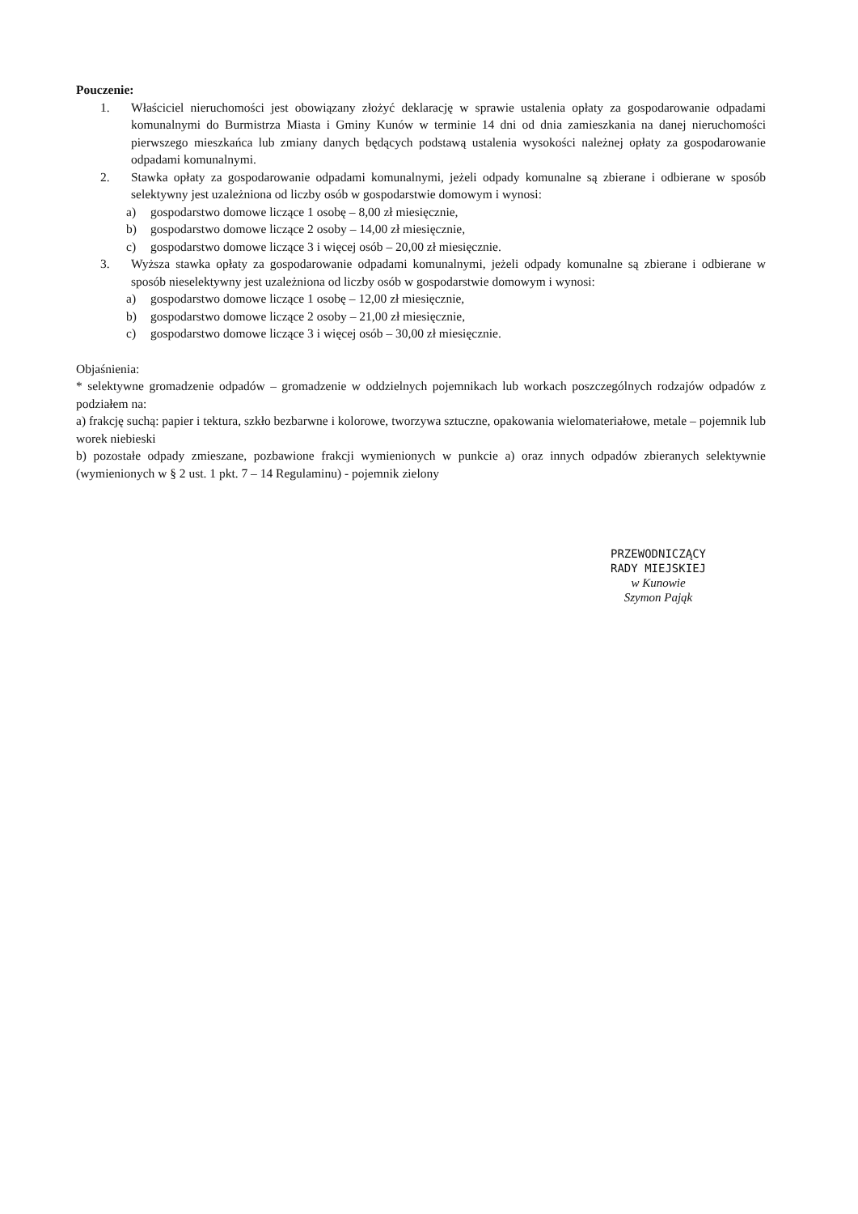Pouczenie:
1. Właściciel nieruchomości jest obowiązany złożyć deklarację w sprawie ustalenia opłaty za gospodarowanie odpadami komunalnymi do Burmistrza Miasta i Gminy Kunów w terminie 14 dni od dnia zamieszkania na danej nieruchomości pierwszego mieszkańca lub zmiany danych będących podstawą ustalenia wysokości należnej opłaty za gospodarowanie odpadami komunalnymi.
2. Stawka opłaty za gospodarowanie odpadami komunalnymi, jeżeli odpady komunalne są zbierane i odbierane w sposób selektywny jest uzależniona od liczby osób w gospodarstwie domowym i wynosi:
a) gospodarstwo domowe liczące 1 osobę – 8,00 zł miesięcznie,
b) gospodarstwo domowe liczące 2 osoby – 14,00 zł miesięcznie,
c) gospodarstwo domowe liczące 3 i więcej osób – 20,00 zł miesięcznie.
3. Wyższa stawka opłaty za gospodarowanie odpadami komunalnymi, jeżeli odpady komunalne są zbierane i odbierane w sposób nieselektywny jest uzależniona od liczby osób w gospodarstwie domowym i wynosi:
a) gospodarstwo domowe liczące 1 osobę – 12,00 zł miesięcznie,
b) gospodarstwo domowe liczące 2 osoby – 21,00 zł miesięcznie,
c) gospodarstwo domowe liczące 3 i więcej osób – 30,00 zł miesięcznie.
Objaśnienia:
* selektywne gromadzenie odpadów – gromadzenie w oddzielnych pojemnikach lub workach poszczególnych rodzajów odpadów z podziałem na:
a) frakcję suchą: papier i tektura, szkło bezbarwne i kolorowe, tworzywa sztuczne, opakowania wielomateriałowe, metale – pojemnik lub worek niebieski
b) pozostałe odpady zmieszane, pozbawione frakcji wymienionych w punkcie a) oraz innych odpadów zbieranych selektywnie (wymienionych w § 2 ust. 1 pkt. 7 – 14 Regulaminu) - pojemnik zielony
PRZEWODNICZĄCY
RADY MIEJSKIEJ
w Kunowie
Szymon Pająk